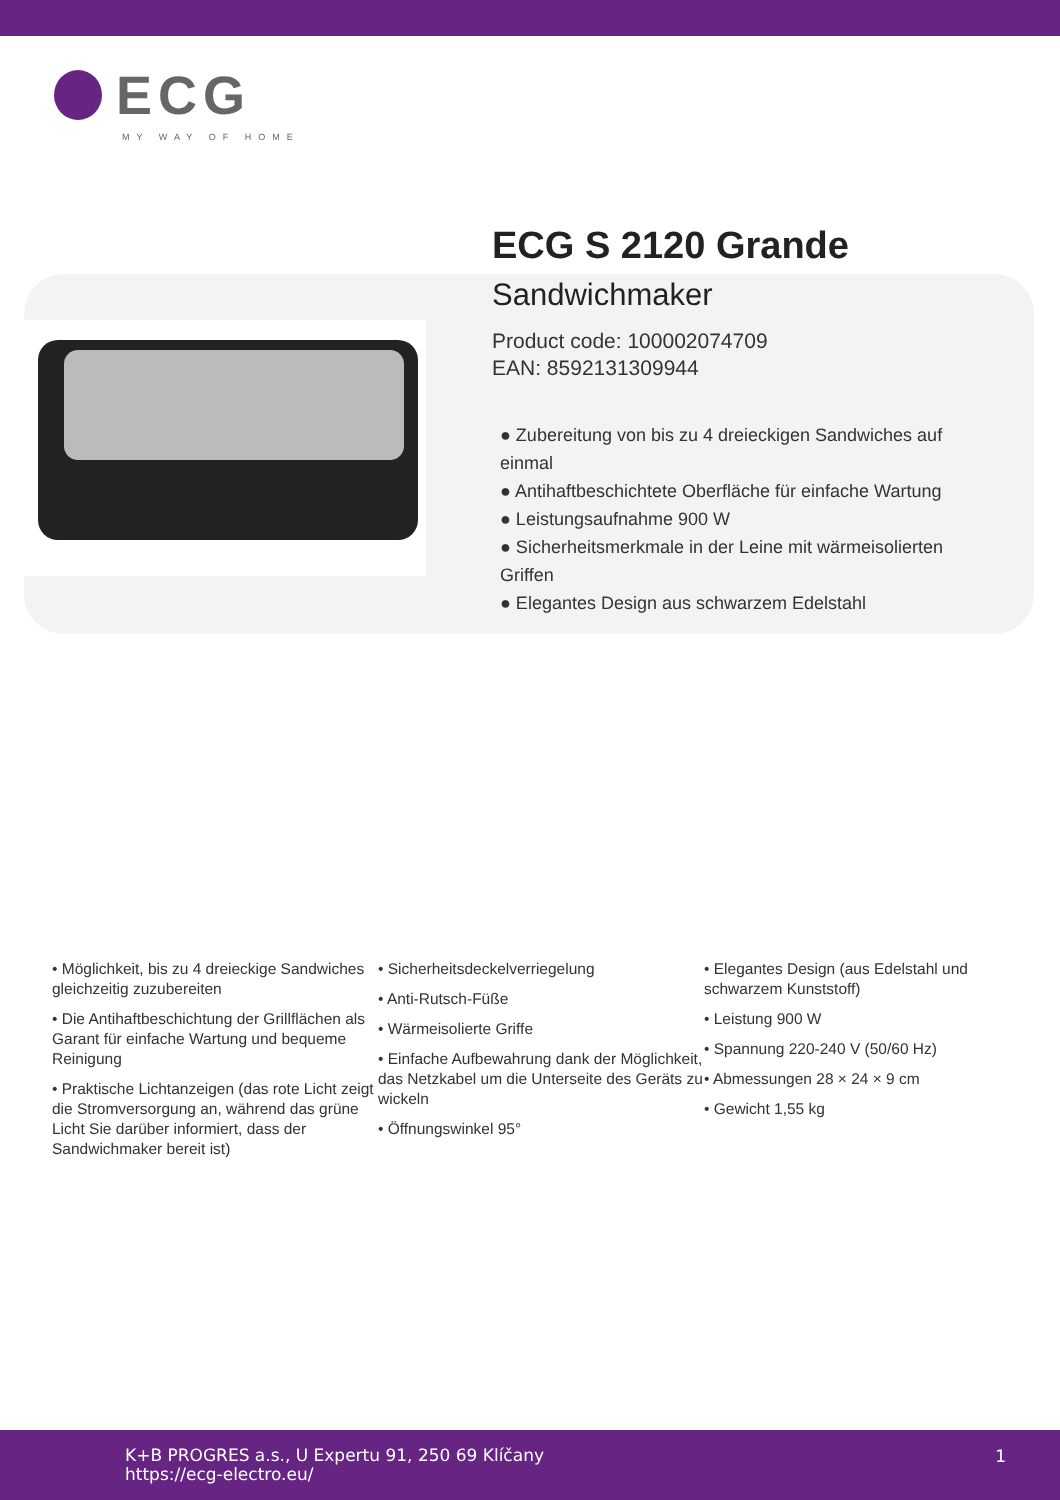ECG
MY WAY OF HOME
ECG S 2120 Grande
Sandwichmaker
Product code: 100002074709
EAN: 8592131309944
● Zubereitung von bis zu 4 dreieckigen Sandwiches auf einmal
● Antihaftbeschichtete Oberfläche für einfache Wartung
● Leistungsaufnahme 900 W
● Sicherheitsmerkmale in der Leine mit wärmeisolierten Griffen
● Elegantes Design aus schwarzem Edelstahl
• Möglichkeit, bis zu 4 dreieckige Sandwiches gleichzeitig zuzubereiten
• Die Antihaftbeschichtung der Grillflächen als Garant für einfache Wartung und bequeme Reinigung
• Praktische Lichtanzeigen (das rote Licht zeigt die Stromversorgung an, während das grüne Licht Sie darüber informiert, dass der Sandwichmaker bereit ist)
• Sicherheitsdeckelverriegelung
• Anti-Rutsch-Füße
• Wärmeisolierte Griffe
• Einfache Aufbewahrung dank der Möglichkeit, das Netzkabel um die Unterseite des Geräts zu wickeln
• Öffnungswinkel 95°
• Elegantes Design (aus Edelstahl und schwarzem Kunststoff)
• Leistung 900 W
• Spannung 220-240 V (50/60 Hz)
• Abmessungen 28 × 24 × 9 cm
• Gewicht 1,55 kg
K+B PROGRES a.s., U Expertu 91, 250 69 Klíčany
https://ecg-electro.eu/
1